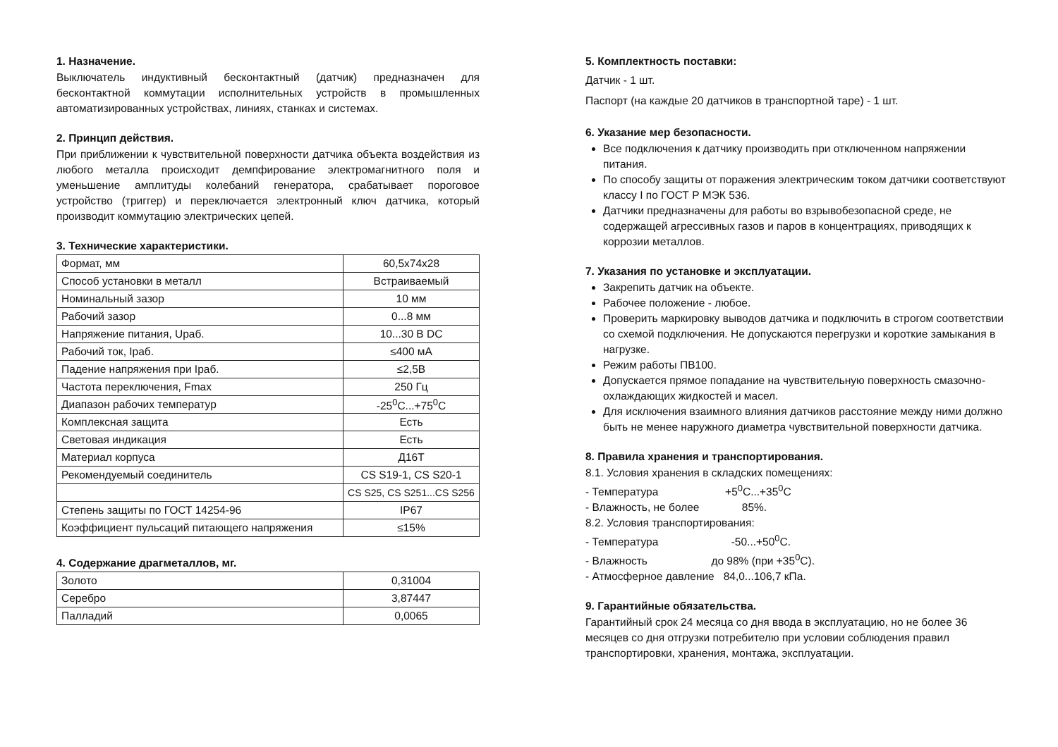1. Назначение.
Выключатель индуктивный бесконтактный (датчик) предназначен для бесконтактной коммутации исполнительных устройств в промышленных автоматизированных устройствах, линиях, станках и системах.
2. Принцип действия.
При приближении к чувствительной поверхности датчика объекта воздействия из любого металла происходит демпфирование электромагнитного поля и уменьшение амплитуды колебаний генератора, срабатывает пороговое устройство (триггер) и переключается электронный ключ датчика, который производит коммутацию электрических цепей.
3. Технические характеристики.
| Формат, мм | 60,5x74x28 |
| Способ установки в металл | Встраиваемый |
| Номинальный зазор | 10 мм |
| Рабочий зазор | 0...8 мм |
| Напряжение питания, Uраб. | 10...30 В DC |
| Рабочий ток, Iраб. | ≤400 мА |
| Падение напряжения при Iраб. | ≤2,5В |
| Частота переключения, Fmax | 250 Гц |
| Диапазон рабочих температур | -25<sup>0</sup>С...+75<sup>0</sup>С |
| Комплексная защита | Есть |
| Световая индикация | Есть |
| Материал корпуса | Д16Т |
| Рекомендуемый соединитель | CS S19-1, CS S20-1 |
| | CS S25, CS S251...CS S256 |
| Степень защиты по ГОСТ 14254-96 | IP67 |
| Коэффициент пульсаций питающего напряжения | ≤15% |
4. Содержание драгметаллов, мг.
| Золото | 0,31004 |
| Серебро | 3,87447 |
| Палладий | 0,0065 |
5. Комплектность поставки:
Датчик - 1 шт.
Паспорт (на каждые 20 датчиков в транспортной таре) - 1 шт.
6. Указание мер безопасности.
Все подключения к датчику производить при отключенном напряжении питания.
По способу защиты от поражения электрическим током датчики соответствуют классу I по ГОСТ Р МЭК 536.
Датчики предназначены для работы во взрывобезопасной среде, не содержащей агрессивных газов и паров в концентрациях, приводящих к коррозии металлов.
7. Указания по установке и эксплуатации.
Закрепить датчик на объекте.
Рабочее положение - любое.
Проверить маркировку выводов датчика и подключить в строгом соответствии со схемой подключения. Не допускаются перегрузки и короткие замыкания в нагрузке.
Режим работы ПВ100.
Допускается прямое попадание на чувствительную поверхность смазочно-охлаждающих жидкостей и масел.
Для исключения взаимного влияния датчиков расстояние между ними должно быть не менее наружного диаметра чувствительной поверхности датчика.
8. Правила хранения и транспортирования.
8.1. Условия хранения в складских помещениях:
- Температура +5<sup>0</sup>С...+35<sup>0</sup>С
- Влажность, не более 85%.
8.2. Условия транспортирования:
- Температура -50...+50<sup>0</sup>С.
- Влажность до 98% (при +35<sup>0</sup>С).
- Атмосферное давление 84,0...106,7 кПа.
9. Гарантийные обязательства.
Гарантийный срок 24 месяца со дня ввода в эксплуатацию, но не более 36 месяцев со дня отгрузки потребителю при условии соблюдения правил транспортировки, хранения, монтажа, эксплуатации.